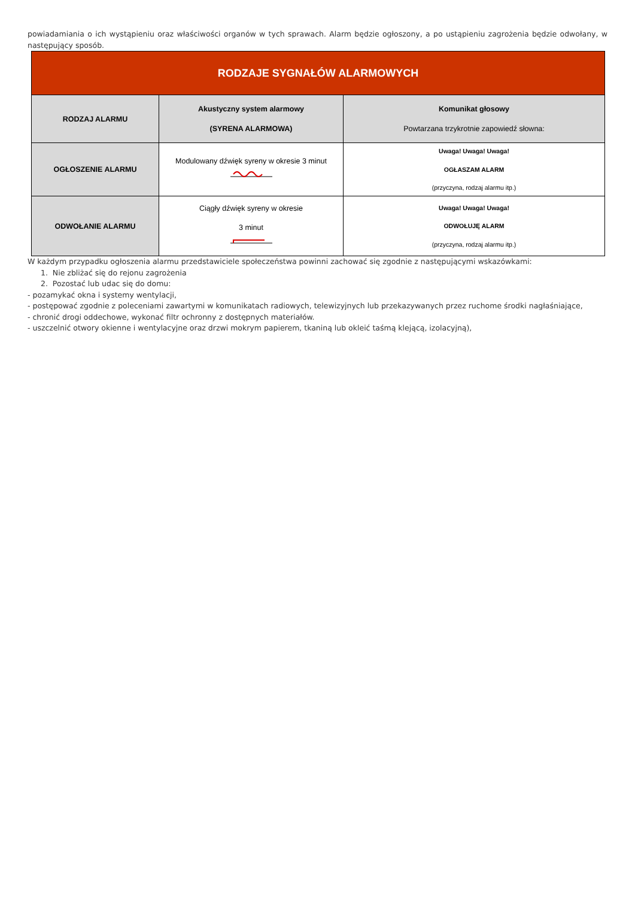powiadamiania o ich wystąpieniu oraz właściwości organów w tych sprawach. Alarm będzie ogłoszony, a po ustąpieniu zagrożenia będzie odwołany, w następujący sposób.
| RODZAJE SYGNAŁÓW ALARMOWYCH | | |
| --- | --- | --- |
| RODZAJ ALARMU | Akustyczny system alarmowy (SYRENA ALARMOWA) | Komunikat głosowy Powtarzana trzykrotnie zapowiedź słowna: |
| OGŁOSZENIE ALARMU | Modulowany dźwięk syreny w okresie 3 minut | Uwaga! Uwaga! Uwaga! OGŁASZAM ALARM (przyczyna, rodzaj alarmu itp.) |
| ODWOŁANIE ALARMU | Ciągły dźwięk syreny w okresie 3 minut | Uwaga! Uwaga! Uwaga! ODWOŁUJĘ ALARM (przyczyna, rodzaj alarmu itp.) |
W każdym przypadku ogłoszenia alarmu przedstawiciele społeczeństwa powinni zachować się zgodnie z następującymi wskazówkami:
1. Nie zbliżać się do rejonu zagrożenia
2. Pozostać lub udac się do domu:
- pozamykać okna i systemy wentylacji,
- postępować zgodnie z poleceniami zawartymi w komunikatach radiowych, telewizyjnych lub przekazywanych przez ruchome środki nagłaśniające,
- chronić drogi oddechowe, wykonać filtr ochronny z dostępnych materiałów.
- uszczelnić otwory okienne i wentylacyjne oraz drzwi mokrym papierem, tkaniną lub okleić taśmą klejącą, izolacyjną),